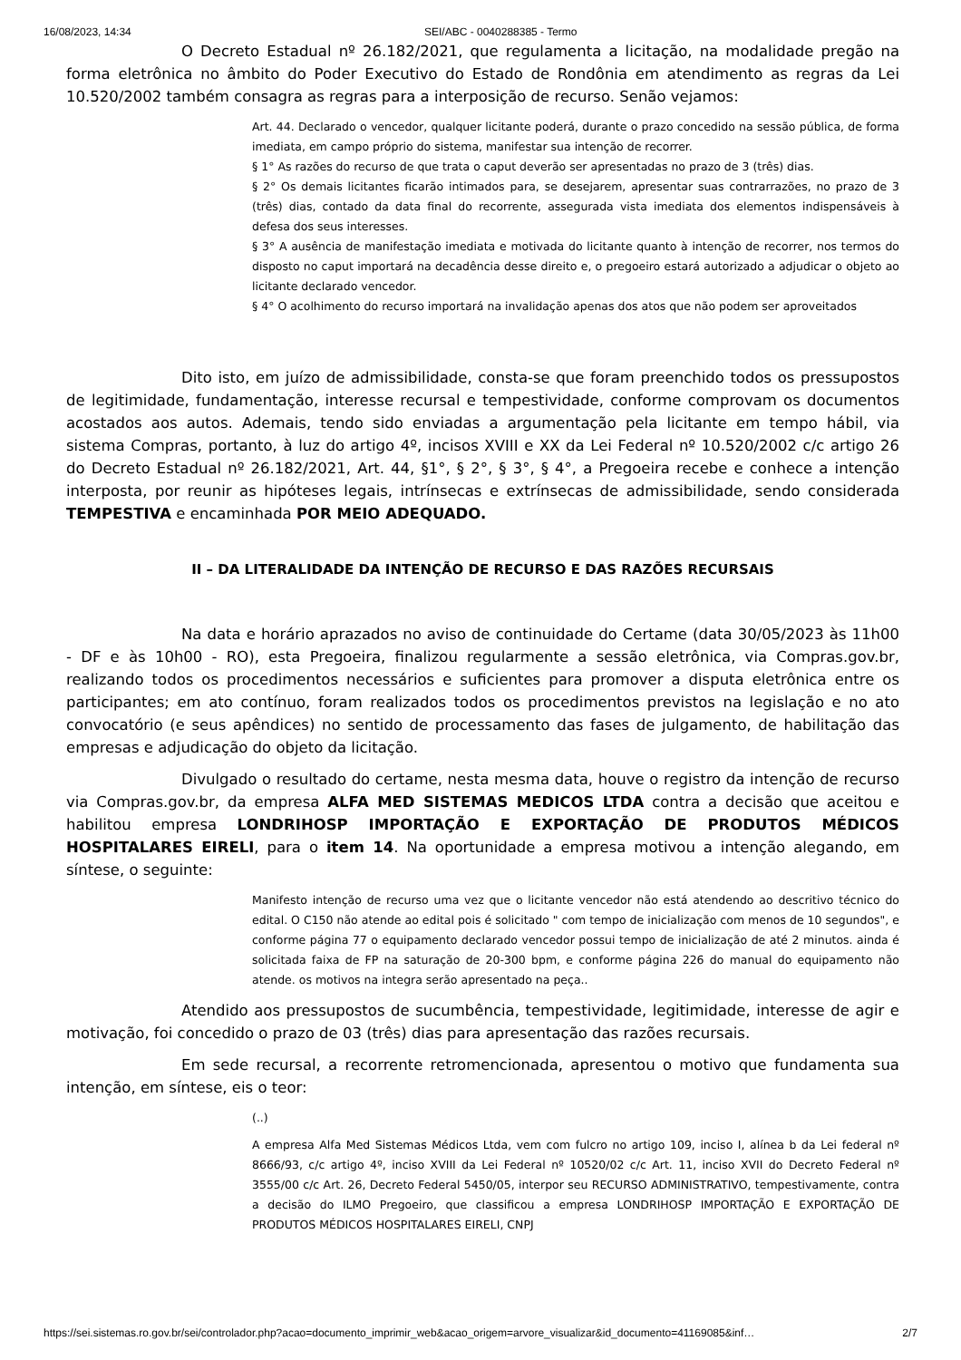16/08/2023, 14:34 SEI/ABC - 0040288385 - Termo
O Decreto Estadual nº 26.182/2021, que regulamenta a licitação, na modalidade pregão na forma eletrônica no âmbito do Poder Executivo do Estado de Rondônia em atendimento as regras da Lei 10.520/2002 também consagra as regras para a interposição de recurso. Senão vejamos:
Art. 44. Declarado o vencedor, qualquer licitante poderá, durante o prazo concedido na sessão pública, de forma imediata, em campo próprio do sistema, manifestar sua intenção de recorrer.
§ 1° As razões do recurso de que trata o caput deverão ser apresentadas no prazo de 3 (três) dias.
§ 2° Os demais licitantes ficarão intimados para, se desejarem, apresentar suas contrarrazões, no prazo de 3 (três) dias, contado da data final do recorrente, assegurada vista imediata dos elementos indispensáveis à defesa dos seus interesses.
§ 3° A ausência de manifestação imediata e motivada do licitante quanto à intenção de recorrer, nos termos do disposto no caput importará na decadência desse direito e, o pregoeiro estará autorizado a adjudicar o objeto ao licitante declarado vencedor.
§ 4° O acolhimento do recurso importará na invalidação apenas dos atos que não podem ser aproveitados
Dito isto, em juízo de admissibilidade, consta-se que foram preenchido todos os pressupostos de legitimidade, fundamentação, interesse recursal e tempestividade, conforme comprovam os documentos acostados aos autos. Ademais, tendo sido enviadas a argumentação pela licitante em tempo hábil, via sistema Compras, portanto, à luz do artigo 4º, incisos XVIII e XX da Lei Federal nº 10.520/2002 c/c artigo 26 do Decreto Estadual nº 26.182/2021, Art. 44, §1°, § 2°, § 3°, § 4°, a Pregoeira recebe e conhece a intenção interposta, por reunir as hipóteses legais, intrínsecas e extrínsecas de admissibilidade, sendo considerada TEMPESTIVA e encaminhada POR MEIO ADEQUADO.
II – DA LITERALIDADE DA INTENÇÃO DE RECURSO E DAS RAZÕES RECURSAIS
Na data e horário aprazados no aviso de continuidade do Certame (data 30/05/2023 às 11h00 - DF e às 10h00 - RO), esta Pregoeira, finalizou regularmente a sessão eletrônica, via Compras.gov.br, realizando todos os procedimentos necessários e suficientes para promover a disputa eletrônica entre os participantes; em ato contínuo, foram realizados todos os procedimentos previstos na legislação e no ato convocatório (e seus apêndices) no sentido de processamento das fases de julgamento, de habilitação das empresas e adjudicação do objeto da licitação.
Divulgado o resultado do certame, nesta mesma data, houve o registro da intenção de recurso via Compras.gov.br, da empresa ALFA MED SISTEMAS MEDICOS LTDA contra a decisão que aceitou e habilitou empresa LONDRIHOSP IMPORTAÇÃO E EXPORTAÇÃO DE PRODUTOS MÉDICOS HOSPITALARES EIRELI, para o item 14. Na oportunidade a empresa motivou a intenção alegando, em síntese, o seguinte:
Manifesto intenção de recurso uma vez que o licitante vencedor não está atendendo ao descritivo técnico do edital. O C150 não atende ao edital pois é solicitado " com tempo de inicialização com menos de 10 segundos", e conforme página 77 o equipamento declarado vencedor possui tempo de inicialização de até 2 minutos. ainda é solicitada faixa de FP na saturação de 20-300 bpm, e conforme página 226 do manual do equipamento não atende. os motivos na integra serão apresentado na peça..
Atendido aos pressupostos de sucumbência, tempestividade, legitimidade, interesse de agir e motivação, foi concedido o prazo de 03 (três) dias para apresentação das razões recursais.
Em sede recursal, a recorrente retromencionada, apresentou o motivo que fundamenta sua intenção, em síntese, eis o teor:
(..)
A empresa Alfa Med Sistemas Médicos Ltda, vem com fulcro no artigo 109, inciso I, alínea b da Lei federal nº 8666/93, c/c artigo 4º, inciso XVIII da Lei Federal nº 10520/02 c/c Art. 11, inciso XVII do Decreto Federal nº 3555/00 c/c Art. 26, Decreto Federal 5450/05, interpor seu RECURSO ADMINISTRATIVO, tempestivamente, contra a decisão do ILMO Pregoeiro, que classificou a empresa LONDRIHOSP IMPORTAÇÃO E EXPORTAÇÃO DE PRODUTOS MÉDICOS HOSPITALARES EIRELI, CNPJ
https://sei.sistemas.ro.gov.br/sei/controlador.php?acao=documento_imprimir_web&acao_origem=arvore_visualizar&id_documento=41169085&inf… 2/7